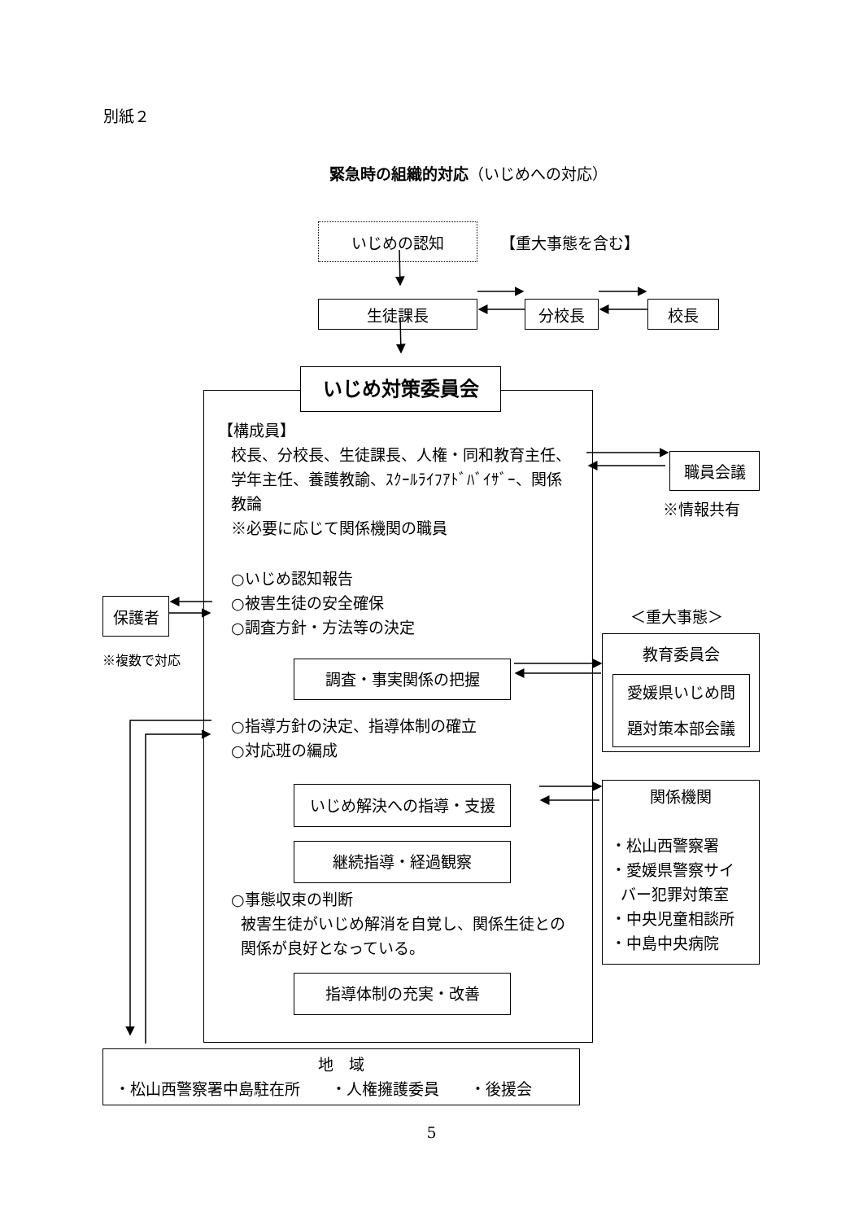別紙２
緊急時の組織的対応（いじめへの対応）
いじめの認知
【重大事態を含む】
生徒課長 分校長 校長
保護者
※複数で対応
いじめ対策委員会
【構成員】
校長、分校長、生徒課長、人権・同和教育主任、
学年主任、養護教諭、ｽｸｰﾙﾗｲﾌｱﾄﾞﾊﾞｲｻﾞｰ、関係
教論
※必要に応じて関係機関の職員
○いじめ認知報告
○被害生徒の安全確保
○調査方針・方法等の決定
調査・事実関係の把握
○指導方針の決定、指導体制の確立
○対応班の編成
いじめ解決への指導・支援
継続指導・経過観察
○事態収束の判断
被害生徒がいじめ解消を自覚し、関係生徒との
関係が良好となっている。
指導体制の充実・改善
職員会議
※情報共有
＜重大事態＞
教育委員会
愛媛県いじめ問
題対策本部会議
関係機関
・松山西警察署
・愛媛県警察サイ
バー犯罪対策室
・中央児童相談所
・中島中央病院
地　域
・松山西警察署中島駐在所　　・人権擁護委員　　・後援会
5